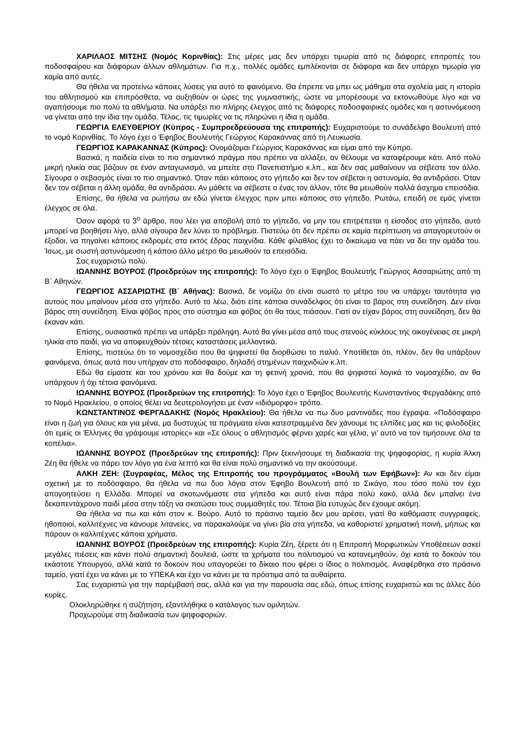ΧΑΡΙΛΑΟΣ ΜΙΤΣΗΣ (Νομός Κορινθίας): Στις μέρες μας δεν υπάρχει τιμωρία από τις διάφορες επιτροπές του ποδοσφαίρου και διάφορων άλλων αθλημάτων. Για π.χ., πολλές ομάδες εμπλέκονται σε διάφορα και δεν υπάρχει τιμωρία για καμία από αυτές.
Θα ήθελα να προτείνω κάποιες λύσεις για αυτό το φαινόμενο. Θα έπρεπε να μπει ως μάθημα στα σχολεία μας η ιστορία του αθλητισμού και επιπρόσθετα, να αυξηθούν οι ώρες της γυμναστικής, ώστε να μπορέσουμε να εκτονωθούμε λίγο και να αγαπήσουμε πιο πολύ τα αθλήματα. Να υπάρξει πιο πλήρης έλεγχος από τις διάφορες ποδοσφαιρικές ομάδες και η αστυνόμευση να γίνεται από την ίδια την ομάδα. Τέλος, τις τιμωρίες να τις πληρώνει η ίδια η ομάδα.
ΓΕΩΡΓΙΑ ΕΛΕΥΘΕΡΙΟΥ (Κύπρος - Συμπροεδρεύουσα της επιτροπής): Ευχαριστούμε το συνάδελφο Βουλευτή από το νομό Κορινθίας. Το λόγο έχει ο Έφηβος Βουλευτής Γεώργιος Καρακάννας από τη Λευκωσία.
ΓΕΩΡΓΙΟΣ ΚΑΡΑΚΑΝΝΑΣ (Κύπρος): Ονομάζομαι Γεώργιος Καρακάννας και είμαι από την Κύπρο.
Βασικά, η παιδεία είναι το πιο σημαντικό πράγμα που πρέπει να αλλάξει, αν θέλουμε να καταφέρουμε κάτι. Από πολύ μικρή ηλικία σας βάζουν σε έναν ανταγωνισμό, να μπείτε στο Πανεπιστήμιο κ.λπ., και δεν σας μαθαίνουν να σέβεστε τον άλλο. Σίγουρα ο σεβασμός είναι το πιο σημαντικό. Όταν πάει κάποιος στο γήπεδο και δεν τον σέβεται η αστυνομία, θα αντιδράσει. Όταν δεν τον σέβεται η άλλη ομάδα, θα αντιδράσει. Αν μάθετε να σέβεστε ο ένας τον άλλον, τότε θα μειωθούν πολλά άσχημα επεισόδια.
Επίσης, θα ήθελα να ρωτήσω αν εδώ γίνεται έλεγχος πριν μπει κάποιος στο γήπεδο. Ρωτάω, επειδή σε εμάς γίνεται έλεγχος σε όλα.
Όσον αφορά το 3<sup>ο</sup> άρθρο, που λέει για αποβολή από το γήπεδο, να μην του επιτρέπεται η είσοδος στο γήπεδο, αυτό μπορεί να βοηθήσει λίγο, αλλά σίγουρα δεν λύνει το πρόβλημα. Πιστεύω ότι δεν πρέπει σε καμία περίπτωση να απαγορευτούν οι έξοδοι, να πηγαίνει κάποιος εκδρομές στα εκτός έδρας παιχνίδια. Κάθε φίλαθλος έχει το δικαίωμα να πάει να δει την ομάδα του. Ίσως, με σωστή αστυνόμευση ή κάποιο άλλο μέτρο θα μειωθούν τα επεισόδια.
Σας ευχαριστώ πολύ.
ΙΩΑΝΝΗΣ ΒΟΥΡΟΣ (Προεδρεύων της επιτροπής): Το λόγο έχει ο Έφηβος Βουλευτής Γεώργιος Ασσαριώτης από τη Β΄ Αθηνών.
ΓΕΩΡΓΙΟΣ ΑΣΣΑΡΙΩΤΗΣ (Β΄ Αθήνας): Βασικά, δε νομίζω ότι είναι σωστό το μέτρο του να υπάρχει ταυτότητα για αυτούς που μπαίνουν μέσα στο γήπεδο. Αυτό το λέω, διότι είπε κάποια συνάδελφος ότι είναι το βάρος στη συνείδηση. Δεν είναι βάρος στη συνείδηση. Είναι φόβος προς στο σύστημα και φόβος ότι θα τους πιάσουν. Γιατί αν είχαν βάρος στη συνείδηση, δεν θα έκαναν κάτι.
Επίσης, ουσιαστικά πρέπει να υπάρξει πρόληψη. Αυτό θα γίνει μέσα από τους στενούς κύκλους της οικογένειας σε μικρή ηλικία στο παιδί, για να αποφευχθούν τέτοιες καταστάσεις μελλοντικά.
Επίσης, πιστεύω ότι το νομοσχέδιο που θα ψηφιστεί θα διορθώσει το παλιό. Υποτίθεται ότι, πλέον, δεν θα υπάρξουν φαινόμενα, όπως αυτά που υπήρχαν στο ποδόσφαιρο, δηλαδή στημένων παιχνιδιών κ.λπ.
Εδώ θα είμαστε και του χρόνου και θα δούμε και τη φετινή χρονιά, που θα ψηφιστεί λογικά το νομοσχέδιο, αν θα υπάρχουν ή όχι τέτοια φαινόμενα.
ΙΩΑΝΝΗΣ ΒΟΥΡΟΣ (Προεδρεύων της επιτροπής): Το λόγο έχει ο Έφηβος Βουλευτής Κωνσταντίνος Φεργαδάκης από το Νομό Ηρακλείου, ο οποίος θέλει να δευτερολογήσει με έναν «ιδιόμορφο» τρόπο.
ΚΩΝΣΤΑΝΤΙΝΟΣ ΦΕΡΓΑΔΑΚΗΣ (Νομός Ηρακλείου): Θα ήθελα να πω δυο μαντινάδες που έγραψα. «Ποδόσφαιρο είναι η ζωή για όλους και για μένα, μα δυστυχώς τα πράγματα είναι κατεστραμμένα δεν χάνουμε τις ελπίδες μας και τις φιλοδοξίες ότι εμείς οι Έλληνες θα γράψουμε ιστορίες» και «Σε όλους ο αθλητισμός φέρνει χαρές και γέλια, γι’ αυτό να τον τιμήσουνε όλα τα κοπέλια».
ΙΩΑΝΝΗΣ ΒΟΥΡΟΣ (Προεδρεύων της επιτροπής): Πριν ξεκινήσουμε τη διαδικασία της ψηφοφορίας, η κυρία Άλκη Ζέη θα ήθελε να πάρει τον λόγο για ένα λεπτό και θα είναι πολύ σημαντικό να την ακούσουμε.
ΑΛΚΗ ΖΕΗ: (Συγραφέας, Μέλος της Επιτροπής του προγράμματος «Βουλή των Εφήβων»): Αν και δεν είμαι σχετική με το ποδόσφαιρο, θα ήθελα να πω δυο λόγια στον Έφηβο Βουλευτή από το Σικάγο, που τόσο πολύ τον έχει απογοητεύσει η Ελλάδα. Μπορεί να σκοτωνόμαστε στα γήπεδα και αυτό είναι πάρα πολύ κακό, αλλά δεν μπαίνει ένα δεκαπεντάχρονο παιδί μέσα στην τάξη να σκοτώσει τους συμμαθητές του. Τέτοια βία ευτυχώς δεν έχουμε ακόμη.
Θα ήθελα να πω και κάτι στον κ. Βούρο. Αυτό το πράσινο ταμείο δεν μου αρέσει, γιατί θα καθόμαστε συγγραφείς, ηθοποιοί, καλλιτέχνες να κάνουμε λιτανείες, να παρακαλούμε να γίνει βία στα γήπεδα, να καθοριστεί χρηματική ποινή, μήπως και πάρουν οι καλλιτέχνες κάποια χρήματα.
ΙΩΑΝΝΗΣ ΒΟΥΡΟΣ (Προεδρεύων της επιτροπής): Κυρία Ζέη, ξέρετε ότι η Επιτροπή Μορφωτικών Υποθέσεων ασκεί μεγάλες πιέσεις και κάνει πολύ σημαντική δουλειά, ώστε τα χρήματα του πολιτισμού να κατανεμηθούν, όχι κατά το δοκούν του εκάστοτε Υπουργού, αλλά κατά το δοκούν που υπαγορεύει το δίκαιο που φέρει ο ίδιος ο πολιτισμός. Αναφέρθηκα στο πράσινο ταμείο, γιατί έχει να κάνει με το ΥΠΕΚΑ και έχει να κάνει με τα πρόστιμα από τα αυθαίρετα.
Σας ευχαριστώ για την παρέμβασή σας, αλλά και για την παρουσία σας εδώ, όπως επίσης ευχαριστώ και τις άλλες δύο κυρίες.
Ολοκληρώθηκε η συζήτηση, εξαντλήθηκε ο κατάλογος των ομιλητών.
Προχωρούμε στη διαδικασία των ψηφοφοριών.